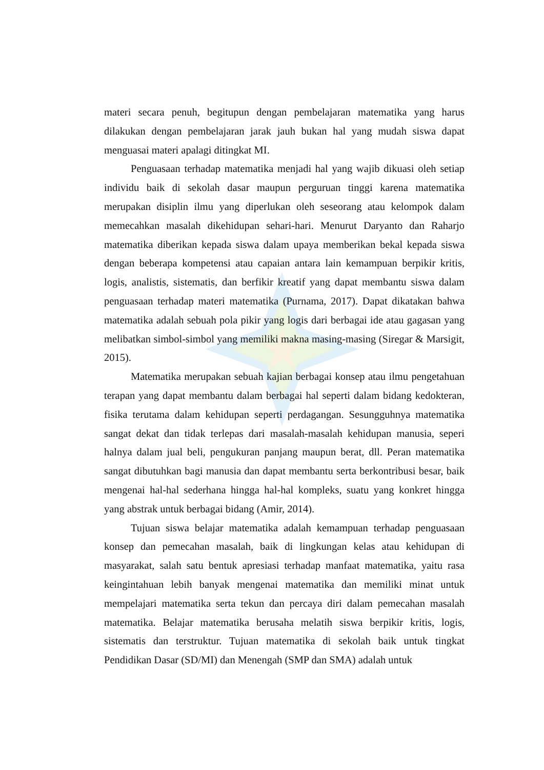materi secara penuh, begitupun dengan pembelajaran matematika yang harus dilakukan dengan pembelajaran jarak jauh bukan hal yang mudah siswa dapat menguasai materi apalagi ditingkat MI.
Penguasaan terhadap matematika menjadi hal yang wajib dikuasi oleh setiap individu baik di sekolah dasar maupun perguruan tinggi karena matematika merupakan disiplin ilmu yang diperlukan oleh seseorang atau kelompok dalam memecahkan masalah dikehidupan sehari-hari. Menurut Daryanto dan Raharjo matematika diberikan kepada siswa dalam upaya memberikan bekal kepada siswa dengan beberapa kompetensi atau capaian antara lain kemampuan berpikir kritis, logis, analistis, sistematis, dan berfikir kreatif yang dapat membantu siswa dalam penguasaan terhadap materi matematika (Purnama, 2017). Dapat dikatakan bahwa matematika adalah sebuah pola pikir yang logis dari berbagai ide atau gagasan yang melibatkan simbol-simbol yang memiliki makna masing-masing (Siregar & Marsigit, 2015).
Matematika merupakan sebuah kajian berbagai konsep atau ilmu pengetahuan terapan yang dapat membantu dalam berbagai hal seperti dalam bidang kedokteran, fisika terutama dalam kehidupan seperti perdagangan. Sesungguhnya matematika sangat dekat dan tidak terlepas dari masalah-masalah kehidupan manusia, seperi halnya dalam jual beli, pengukuran panjang maupun berat, dll. Peran matematika sangat dibutuhkan bagi manusia dan dapat membantu serta berkontribusi besar, baik mengenai hal-hal sederhana hingga hal-hal kompleks, suatu yang konkret hingga yang abstrak untuk berbagai bidang (Amir, 2014).
Tujuan siswa belajar matematika adalah kemampuan terhadap penguasaan konsep dan pemecahan masalah, baik di lingkungan kelas atau kehidupan di masyarakat, salah satu bentuk apresiasi terhadap manfaat matematika, yaitu rasa keingintahuan lebih banyak mengenai matematika dan memiliki minat untuk mempelajari matematika serta tekun dan percaya diri dalam pemecahan masalah matematika. Belajar matematika berusaha melatih siswa berpikir kritis, logis, sistematis dan terstruktur. Tujuan matematika di sekolah baik untuk tingkat Pendidikan Dasar (SD/MI) dan Menengah (SMP dan SMA) adalah untuk